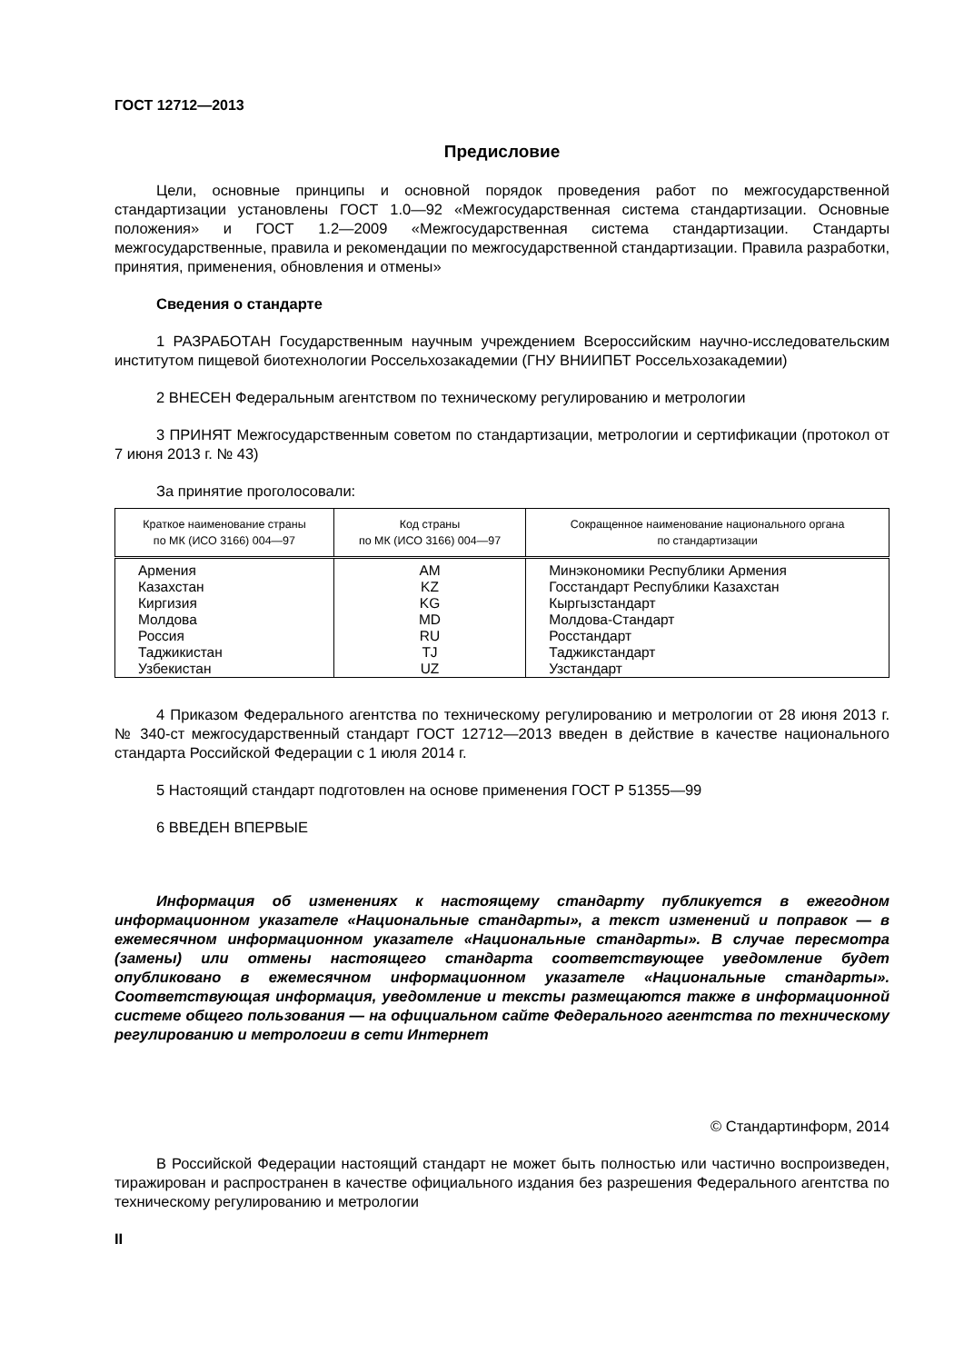ГОСТ 12712—2013
Предисловие
Цели, основные принципы и основной порядок проведения работ по межгосударственной стандартизации установлены ГОСТ 1.0—92 «Межгосударственная система стандартизации. Основные положения» и ГОСТ 1.2—2009 «Межгосударственная система стандартизации. Стандарты межгосударственные, правила и рекомендации по межгосударственной стандартизации. Правила разработки, принятия, применения, обновления и отмены»
Сведения о стандарте
1 РАЗРАБОТАН Государственным научным учреждением Всероссийским научно-исследовательским институтом пищевой биотехнологии Россельхозакадемии (ГНУ ВНИИПБТ Россельхозакадемии)
2 ВНЕСЕН Федеральным агентством по техническому регулированию и метрологии
3 ПРИНЯТ Межгосударственным советом по стандартизации, метрологии и сертификации (протокол от 7 июня 2013 г. № 43)
За принятие проголосовали:
| Краткое наименование страны по МК (ИСО 3166) 004—97 | Код страны по МК (ИСО 3166) 004—97 | Сокращенное наименование национального органа по стандартизации |
| --- | --- | --- |
| Армения | AM | Минэкономики Республики Армения |
| Казахстан | KZ | Госстандарт Республики Казахстан |
| Киргизия | KG | Кыргызстандарт |
| Молдова | MD | Молдова-Стандарт |
| Россия | RU | Росстандарт |
| Таджикистан | TJ | Таджикстандарт |
| Узбекистан | UZ | Узстандарт |
4 Приказом Федерального агентства по техническому регулированию и метрологии от 28 июня 2013 г. № 340-ст межгосударственный стандарт ГОСТ 12712—2013 введен в действие в качестве национального стандарта Российской Федерации с 1 июля 2014 г.
5 Настоящий стандарт подготовлен на основе применения ГОСТ Р 51355—99
6 ВВЕДЕН ВПЕРВЫЕ
Информация об изменениях к настоящему стандарту публикуется в ежегодном информационном указателе «Национальные стандарты», а текст изменений и поправок — в ежемесячном информационном указателе «Национальные стандарты». В случае пересмотра (замены) или отмены настоящего стандарта соответствующее уведомление будет опубликовано в ежемесячном информационном указателе «Национальные стандарты». Соответствующая информация, уведомление и тексты размещаются также в информационной системе общего пользования — на официальном сайте Федерального агентства по техническому регулированию и метрологии в сети Интернет
© Стандартинформ, 2014
В Российской Федерации настоящий стандарт не может быть полностью или частично воспроизведен, тиражирован и распространен в качестве официального издания без разрешения Федерального агентства по техническому регулированию и метрологии
II